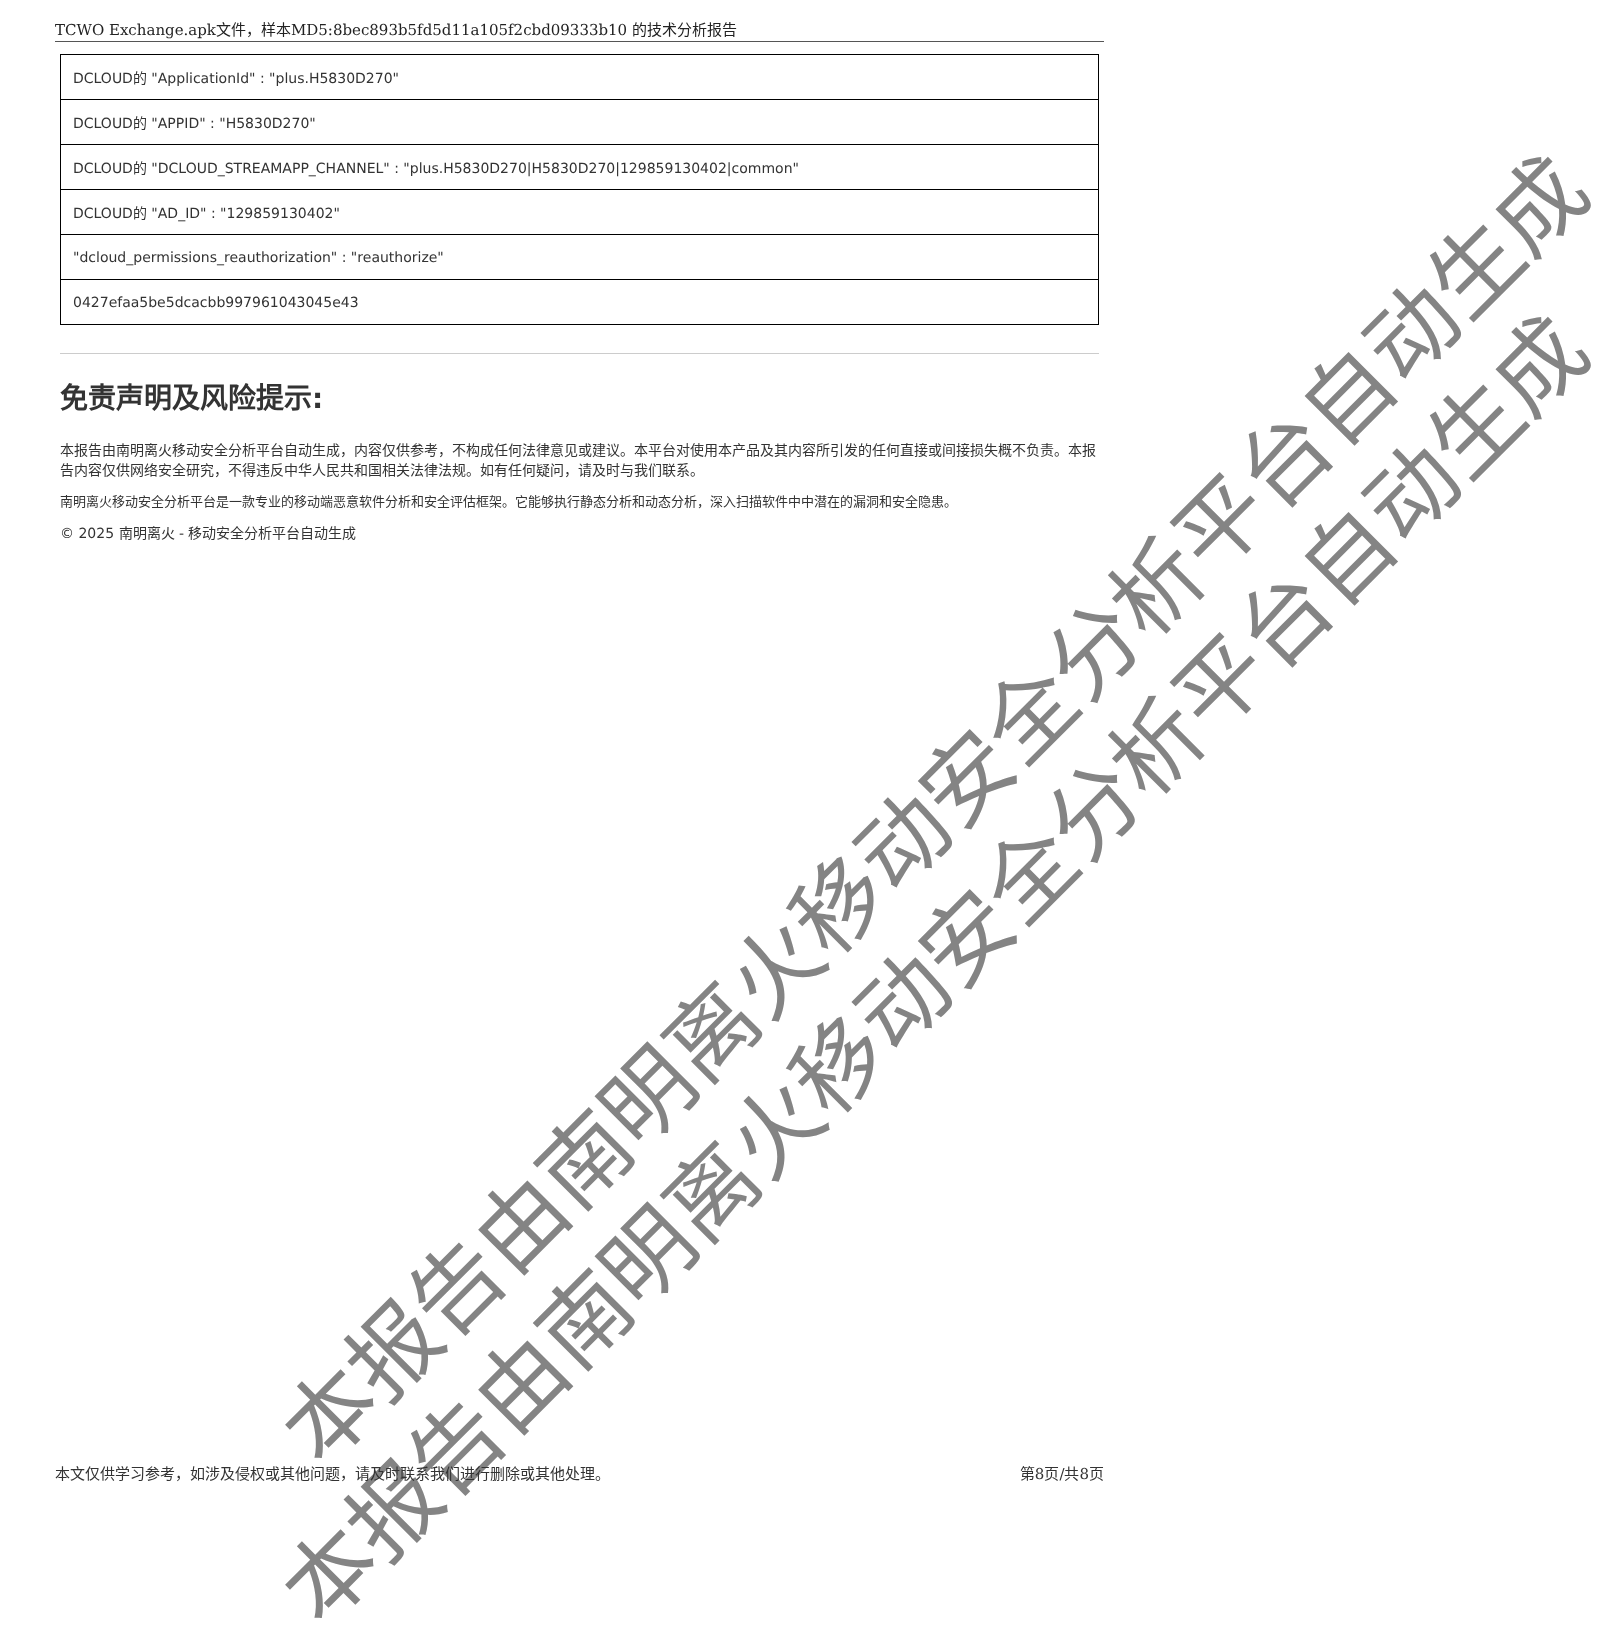TCWO Exchange.apk文件，样本MD5:8bec893b5fd5d11a105f2cbd09333b10 的技术分析报告
| DCLOUD的 "ApplicationId" : "plus.H5830D270" |
| DCLOUD的 "APPID" : "H5830D270" |
| DCLOUD的 "DCLOUD_STREAMAPP_CHANNEL" : "plus.H5830D270/H5830D270/129859130402/common" |
| DCLOUD的 "AD_ID" : "129859130402" |
| "dcloud_permissions_reauthorization" : "reauthorize" |
| 0427efaa5be5dcacbb997961043045e43 |
免责声明及风险提示:
本报告由南明离火移动安全分析平台自动生成，内容仅供参考，不构成任何法律意见或建议。本平台对使用本产品及其内容所引发的任何直接或间接损失概不负责。本报告内容仅供网络安全研究，不得违反中华人民共和国相关法律法规。如有任何疑问，请及时与我们联系。
南明离火移动安全分析平台是一款专业的移动端恶意软件分析和安全评估框架。它能够执行静态分析和动态分析，深入扫描软件中中潜在的漏洞和安全隐患。
© 2025 南明离火 - 移动安全分析平台自动生成
本报告由南明离火移动安全分析平台自动生成
本报告由南明离火移动安全分析平台自动生成
本文仅供学习参考，如涉及侵权或其他问题，请及时联系我们进行删除或其他处理。 第8页/共8页